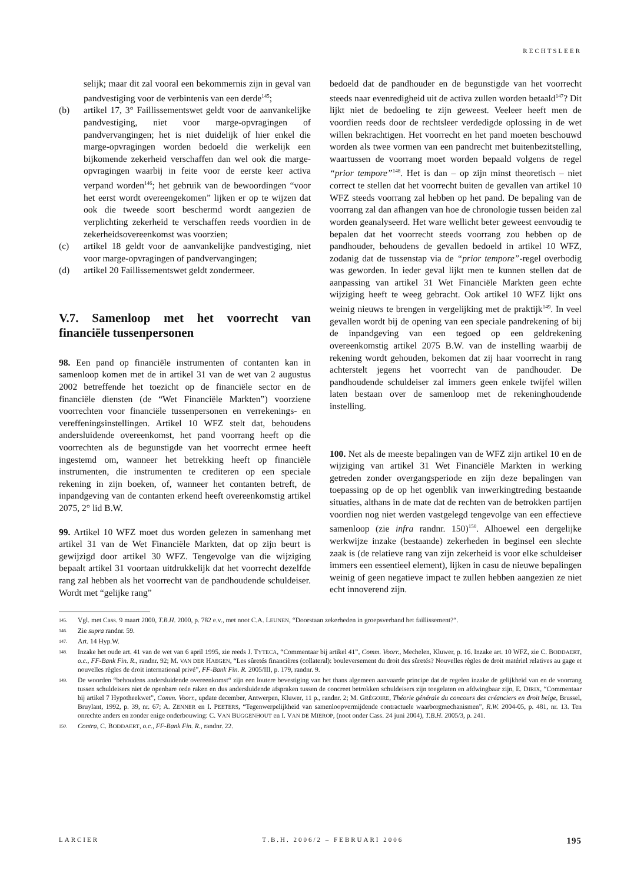RECHTSLEER
selijk; maar dit zal vooral een bekommernis zijn in geval van pandvestiging voor de verbintenis van een derde<sup>145</sup>;
(b) artikel 17, 3° Faillissementswet geldt voor de aanvankelijke pandvestiging, niet voor marge-opvragingen of pandvervangingen; het is niet duidelijk of hier enkel die marge-opvragingen worden bedoeld die werkelijk een bijkomende zekerheid verschaffen dan wel ook die marge-opvragingen waarbij in feite voor de eerste keer activa verpand worden<sup>146</sup>; het gebruik van de bewoordingen “voor het eerst wordt overeengekomen” lijken er op te wijzen dat ook die tweede soort beschermd wordt aangezien de verplichting zekerheid te verschaffen reeds voordien in de zekerheidsovereenkomst was voorzien;
(c) artikel 18 geldt voor de aanvankelijke pandvestiging, niet voor marge-opvragingen of pandvervangingen;
(d) artikel 20 Faillissementswet geldt zondermeer.
V.7. Samenloop met het voorrecht van financiële tussenpersonen
98. Een pand op financiële instrumenten of contanten kan in samenloop komen met de in artikel 31 van de wet van 2 augustus 2002 betreffende het toezicht op de financiële sector en de financiële diensten (de “Wet Financiële Markten”) voorziene voorrechten voor financiële tussenpersonen en verrekenings- en vereffeningsinstellingen. Artikel 10 WFZ stelt dat, behoudens andersluidende overeenkomst, het pand voorrang heeft op die voorrechten als de begunstigde van het voorrecht ermee heeft ingestemd om, wanneer het betrekking heeft op financiële instrumenten, die instrumenten te crediteren op een speciale rekening in zijn boeken, of, wanneer het contanten betreft, de inpandgeving van de contanten erkend heeft overeenkomstig artikel 2075, 2° lid B.W.
99. Artikel 10 WFZ moet dus worden gelezen in samenhang met artikel 31 van de Wet Financiële Markten, dat op zijn beurt is gewijzigd door artikel 30 WFZ. Tengevolge van die wijziging bepaalt artikel 31 voortaan uitdrukkelijk dat het voorrecht dezelfde rang zal hebben als het voorrecht van de pandhoudende schuldeiser. Wordt met “gelijke rang”
bedoeld dat de pandhouder en de begunstigde van het voorrecht steeds naar evenredigheid uit de activa zullen worden betaald<sup>147</sup>? Dit lijkt niet de bedoeling te zijn geweest. Veeleer heeft men de voordien reeds door de rechtsleer verdedigde oplossing in de wet willen bekrachtigen. Het voorrecht en het pand moeten beschouwd worden als twee vormen van een pandrecht met buitenbezitstelling, waartussen de voorrang moet worden bepaald volgens de regel “prior tempore”<sup>148</sup>. Het is dan – op zijn minst theoretisch – niet correct te stellen dat het voorrecht buiten de gevallen van artikel 10 WFZ steeds voorrang zal hebben op het pand. De bepaling van de voorrang zal dan afhangen van hoe de chronologie tussen beiden zal worden geanalyseerd. Het ware wellicht beter geweest eenvoudig te bepalen dat het voorrecht steeds voorrang zou hebben op de pandhouder, behoudens de gevallen bedoeld in artikel 10 WFZ, zodanig dat de tussenstap via de “prior tempore”-regel overbodig was geworden. In ieder geval lijkt men te kunnen stellen dat de aanpassing van artikel 31 Wet Financiële Markten geen echte wijziging heeft te weeg gebracht. Ook artikel 10 WFZ lijkt ons weinig nieuws te brengen in vergelijking met de praktijk<sup>149</sup>. In veel gevallen wordt bij de opening van een speciale pandrekening of bij de inpandgeving van een tegoed op een geldrekening overeenkomstig artikel 2075 B.W. van de instelling waarbij de rekening wordt gehouden, bekomen dat zij haar voorrecht in rang achterstelt jegens het voorrecht van de pandhouder. De pandhoudende schuldeiser zal immers geen enkele twijfel willen laten bestaan over de samenloop met de rekeninghoudende instelling.
100. Net als de meeste bepalingen van de WFZ zijn artikel 10 en de wijziging van artikel 31 Wet Financiële Markten in werking getreden zonder overgangsperiode en zijn deze bepalingen van toepassing op de op het ogenblik van inwerkingtreding bestaande situaties, althans in de mate dat de rechten van de betrokken partijen voordien nog niet werden vastgelegd tengevolge van een effectieve samenloop (zie infra randnr. 150)<sup>150</sup>. Alhoewel een dergelijke werkwijze inzake (bestaande) zekerheden in beginsel een slechte zaak is (de relatieve rang van zijn zekerheid is voor elke schuldeiser immers een essentieel element), lijken in casu de nieuwe bepalingen weinig of geen negatieve impact te zullen hebben aangezien ze niet echt innoverend zijn.
145.
Vgl. met Cass. 9 maart 2000, T.B.H. 2000, p. 782 e.v., met noot C.A. LEUNEN, “Doorstaan zekerheden in groepsverband het faillissement?“.
146.
Zie supra randnr. 59.
147.
Art. 14 Hyp.W.
148.
Inzake het oude art. 41 van de wet van 6 april 1995, zie reeds J. TYTECA, “Commentaar bij artikel 41”, Comm. Voorr., Mechelen, Kluwer, p. 16. Inzake art. 10 WFZ, zie C. BODDAERT, o.c., FF-Bank Fin. R., randnr. 92; M. VAN DER HAEGEN, “Les sûretés financières (collateral): bouleversement du droit des sûretés? Nouvelles règles de droit matériel relatives au gage et nouvelles règles de droit international privé”, FF-Bank Fin. R. 2005/III, p. 179, randnr. 9.
149.
De woorden “behoudens andersluidende overeenkomst“ zijn een loutere bevestiging van het thans algemeen aanvaarde principe dat de regelen inzake de gelijkheid van en de voorrang tussen schuldeisers niet de openbare orde raken en dus andersluidende afspraken tussen de concreet betrokken schuldeisers zijn toegelaten en afdwingbaar zijn, E. DIRIX, “Commentaar bij artikel 7 Hypotheekwet”, Comm. Voorr., update december, Antwerpen, Kluwer, 11 p., randnr. 2; M. GRÉGOIRE, Théorie générale du concours des créanciers en droit belge, Brussel, Bruylant, 1992, p. 39, nr. 67; A. ZENNER en I. PEETERS, “Tegenwerpelijkheid van samenloopvermijdende contractuele waarborgmechanismen”, R.W. 2004-05, p. 481, nr. 13. Ten onrechte anders en zonder enige onderbouwing: C. VAN BUGGENHOUT en I. VAN DE MIEROP, (noot onder Cass. 24 juni 2004), T.B.H. 2005/3, p. 241.
150.
Contra, C. BODDAERT, o.c., FF-Bank Fin. R., randnr. 22.
LARCIER T.B.H. 2006/2 – FEBRUARI 2006 195